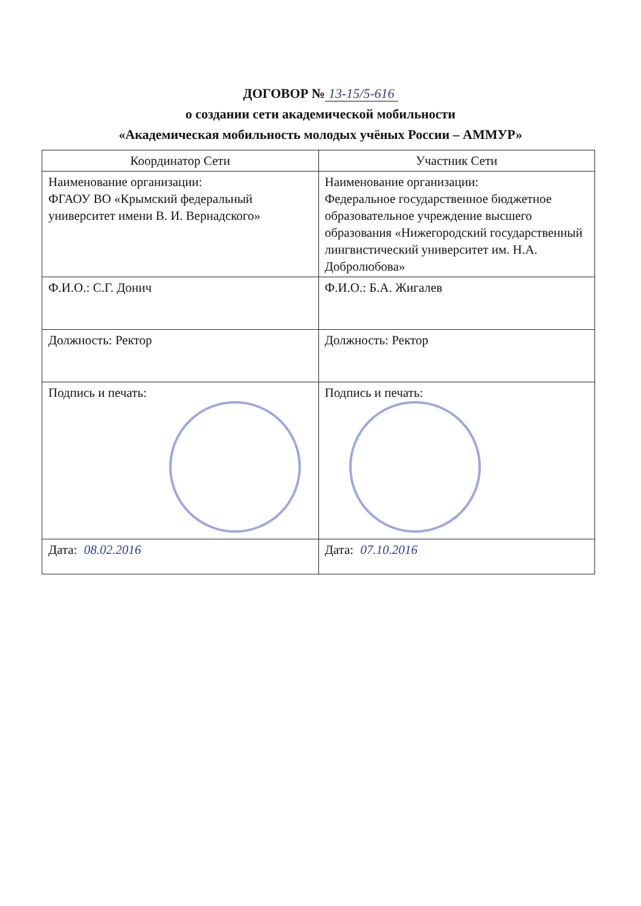ДОГОВОР № 13-15/5-616
о создании сети академической мобильности
«Академическая мобильность молодых учёных России – АММУР»
| Координатор Сети | Участник Сети |
| --- | --- |
| Наименование организации: ФГАОУ ВО «Крымский федеральный университет имени В. И. Вернадского» | Наименование организации: Федеральное государственное бюджет­ное образовательное учреждение выс­шего образования «Нижегородский го­сударственный лингвистический уни­верситет им. Н.А. Добролюбова» |
| Ф.И.О.: С.Г. Донич | Ф.И.О.: Б.А. Жигалев |
| Должность: Ректор | Должность: Ректор |
| Подпись и печать: | Подпись и печать: |
| Дата: 08.02.2016 | Дата: 07.10.2016 |